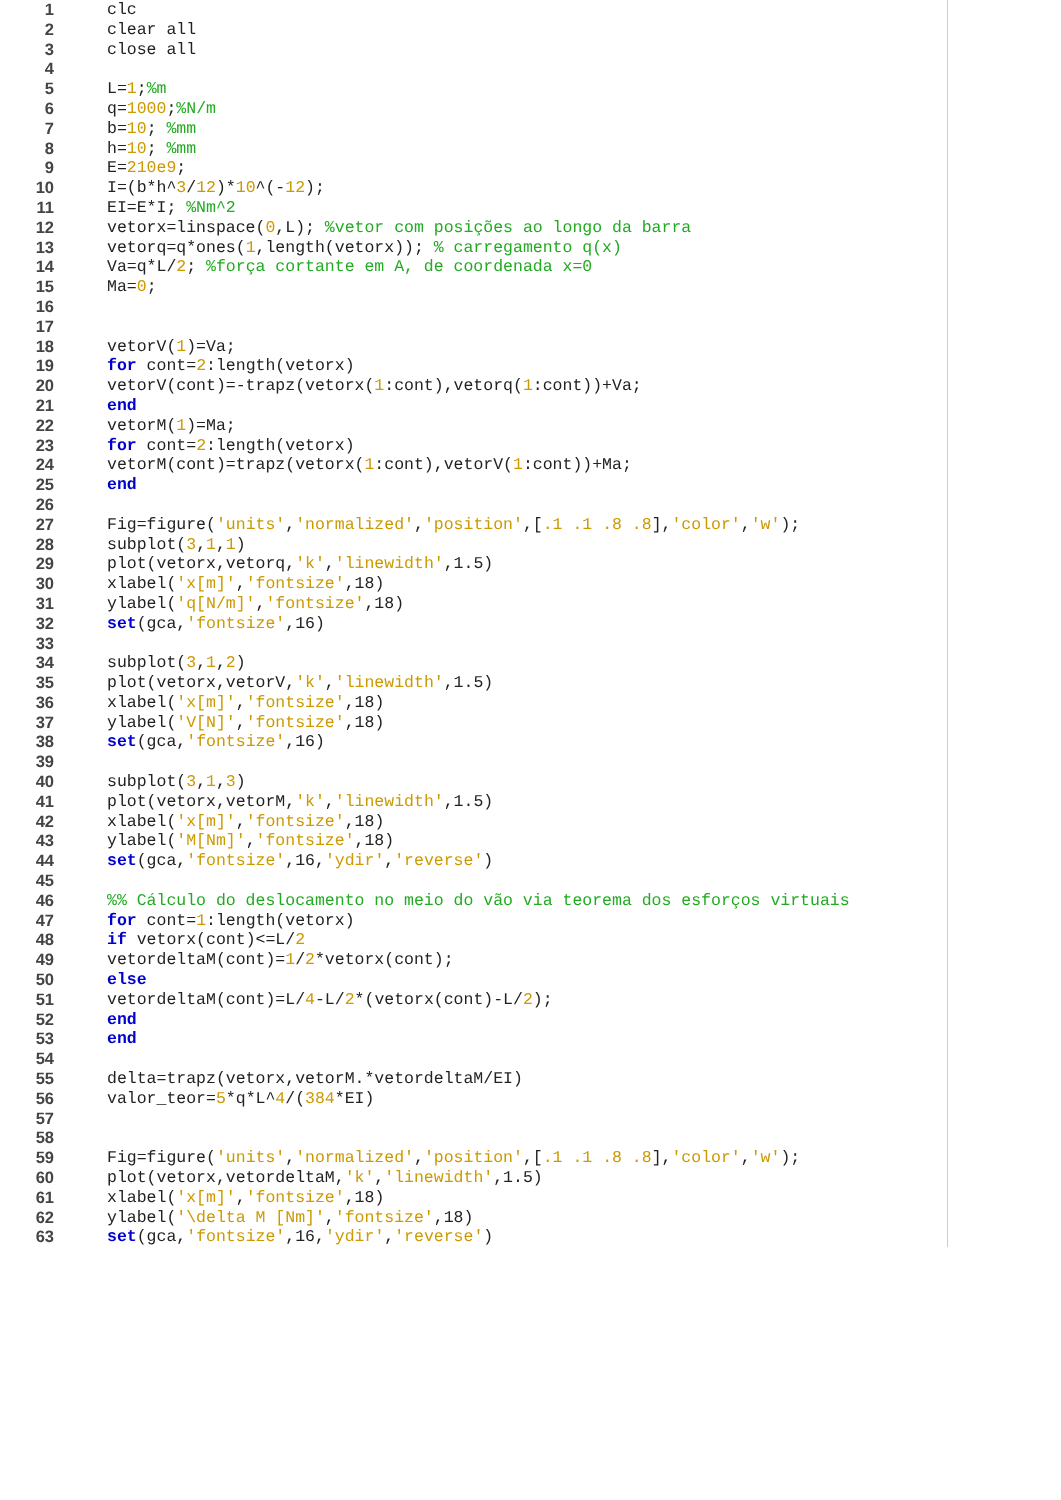1 clc
2 clear all
3 close all
4
5 L= 1;%m
6 q= 1000;%N/m
7 b= 10; %mm
8 h= 10; %mm
9 E= 210e9;
10 I=(b*h^ 3 / 12)* 10 ^(- 12);
11 EI=E*I; %Nm^2
12 vetorx=linspace(0,L); %vetor com posições ao longo da barra
13 vetorq=q*ones(1,length(vetorx)); % carregamento q(x)
14 Va=q*L/ 2; %força cortante em A, de coordenada x=0
15 Ma= 0;
16
17
18 vetorV(1)=Va;
19 for cont= 2:length(vetorx)
20 vetorV(cont)=-trapz(vetorx(1:cont),vetorq(1:cont))+Va;
21 end
22 vetorM(1)=Ma;
23 for cont= 2:length(vetorx)
24 vetorM(cont)=trapz(vetorx(1:cont),vetorV(1:cont))+Ma;
25 end
26
27 Fig=figure('units', 'normalized', 'position',[.1 .1 .8 .8], 'color', 'w');
28 subplot(3, 1, 1)
29 plot(vetorx,vetorq, 'k', 'linewidth',1.5)
30 xlabel('x[m]', 'fontsize',18)
31 ylabel('q[N/m]', 'fontsize',18)
32 set (gca, 'fontsize',16)
33
34 subplot(3, 1, 2)
35 plot(vetorx,vetorV, 'k', 'linewidth',1.5)
36 xlabel('x[m]', 'fontsize',18)
37 ylabel('V[N]', 'fontsize',18)
38 set (gca, 'fontsize',16)
39
40 subplot(3, 1, 3)
41 plot(vetorx,vetorM, 'k', 'linewidth',1.5)
42 xlabel('x[m]', 'fontsize',18)
43 ylabel('M[Nm]', 'fontsize',18)
44 set (gca, 'fontsize',16, 'ydir', 'reverse')
45
46%% Cálculo do deslocamento no meio do vão via teorema dos esforços virtuais
47 for cont= 1:length(vetorx)
48 if vetorx(cont)<=L/ 2
49 vetordeltaM(cont)= 1 / 2 *vetorx(cont);
50 else
51 vetordeltaM(cont)=L/ 4 -L/ 2 *(vetorx(cont)-L/ 2);
52 end
53 end
54
55 delta=trapz(vetorx,vetorM.*vetordeltaM/EI)
56 valor_teor= 5 *q*L^ 4 /(384 *EI)
57
58
59 Fig=figure('units', 'normalized', 'position',[.1 .1 .8 .8], 'color', 'w');
60 plot(vetorx,vetordeltaM, 'k', 'linewidth',1.5)
61 xlabel('x[m]', 'fontsize',18)
62 ylabel('\delta M [Nm]', 'fontsize',18)
63 set (gca, 'fontsize',16, 'ydir', 'reverse')